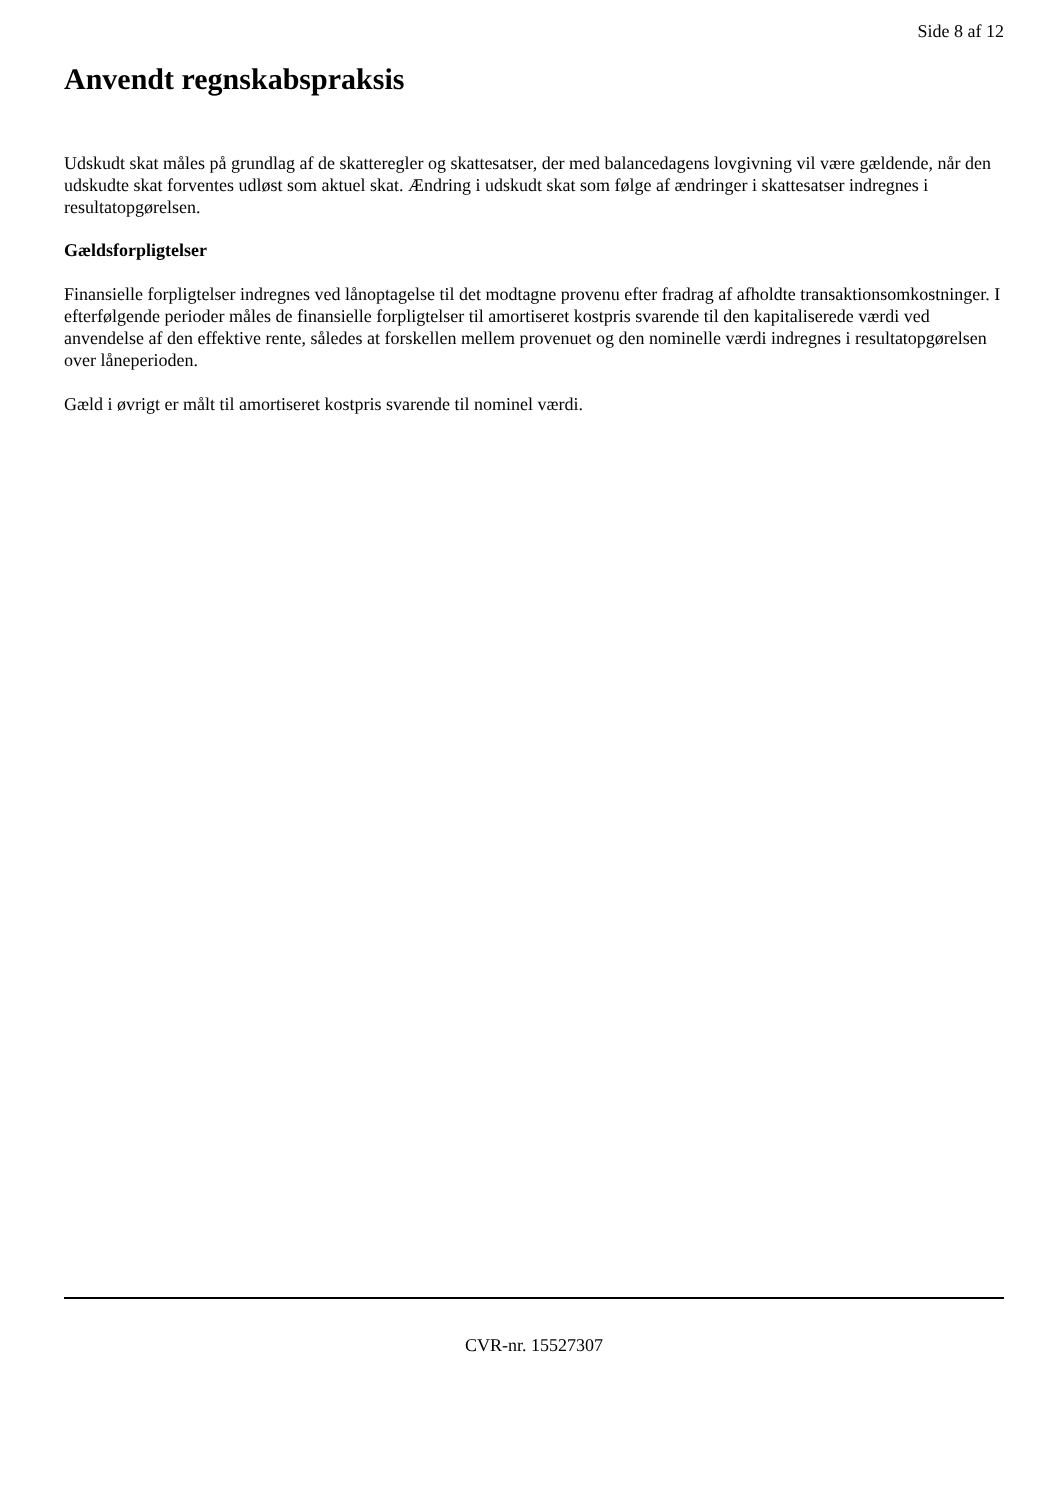Side 8 af 12
Anvendt regnskabspraksis
Udskudt skat måles på grundlag af de skatteregler og skattesatser, der med balancedagens lovgivning vil være gældende, når den udskudte skat forventes udløst som aktuel skat. Ændring i udskudt skat som følge af ændringer i skattesatser indregnes i resultatopgørelsen.
Gældsforpligtelser
Finansielle forpligtelser indregnes ved lånoptagelse til det modtagne provenu efter fradrag af afholdte transaktionsomkostninger. I efterfølgende perioder måles de finansielle forpligtelser til amortiseret kostpris svarende til den kapitaliserede værdi ved anvendelse af den effektive rente, således at forskellen mellem provenuet og den nominelle værdi indregnes i resultatopgørelsen over låneperioden.
Gæld i øvrigt er målt til amortiseret kostpris svarende til nominel værdi.
CVR-nr. 15527307